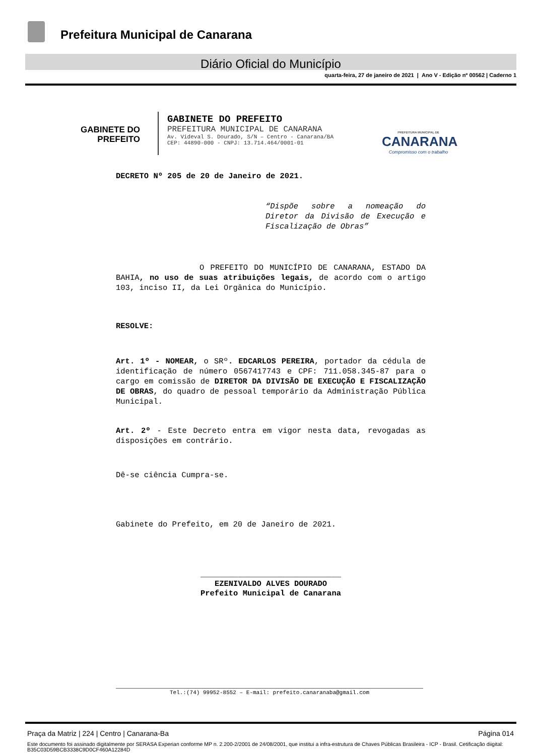Prefeitura Municipal de Canarana
Diário Oficial do Município
quarta-feira, 27 de janeiro de 2021 | Ano V - Edição nº 00562 | Caderno 1
GABINETE DO
PREFEITO
GABINETE DO PREFEITO
PREFEITURA MUNICIPAL DE CANARANA
Av. Videval S. Dourado, S/N – Centro - Canarana/BA
CEP: 44890-000 - CNPJ: 13.714.464/0001-01
PREFEITURA MUNICIPAL DE
CANARANA
Compromisso com o trabalho
DECRETO Nº 205 de 20 de Janeiro de 2021.
“Dispõe sobre a nomeação do Diretor da Divisão de Execução e Fiscalização de Obras”
O PREFEITO DO MUNICÍPIO DE CANARANA, ESTADO DA BAHIA, no uso de suas atribuições legais, de acordo com o artigo 103, inciso II, da Lei Orgânica do Município.
RESOLVE:
Art. 1º - NOMEAR, o SRº. EDCARLOS PEREIRA, portador da cédula de identificação de número 0567417743 e CPF: 711.058.345-87 para o cargo em comissão de DIRETOR DA DIVISÃO DE EXECUÇÃO E FISCALIZAÇÃO DE OBRAS, do quadro de pessoal temporário da Administração Pública Municipal.
Art. 2º - Este Decreto entra em vigor nesta data, revogadas as disposições em contrário.
Dê-se ciência Cumpra-se.
Gabinete do Prefeito, em 20 de Janeiro de 2021.
______________________________
EZENIVALDO ALVES DOURADO
Prefeito Municipal de Canarana
Tel.:(74) 99952-8552 – E-mail: prefeito.canaranaba@gmail.com
Praça da Matriz | 224 | Centro | Canarana-Ba Página 014
Este documento foi assinado digitalmente por SERASA Experian conforme MP n. 2.200-2/2001 de 24/08/2001, que institui a infra-estrutura de Chaves Públicas Brasileira - ICP - Brasil. Cetificação diigital: B35C03D59BCB3338C9D0CF460A12284D